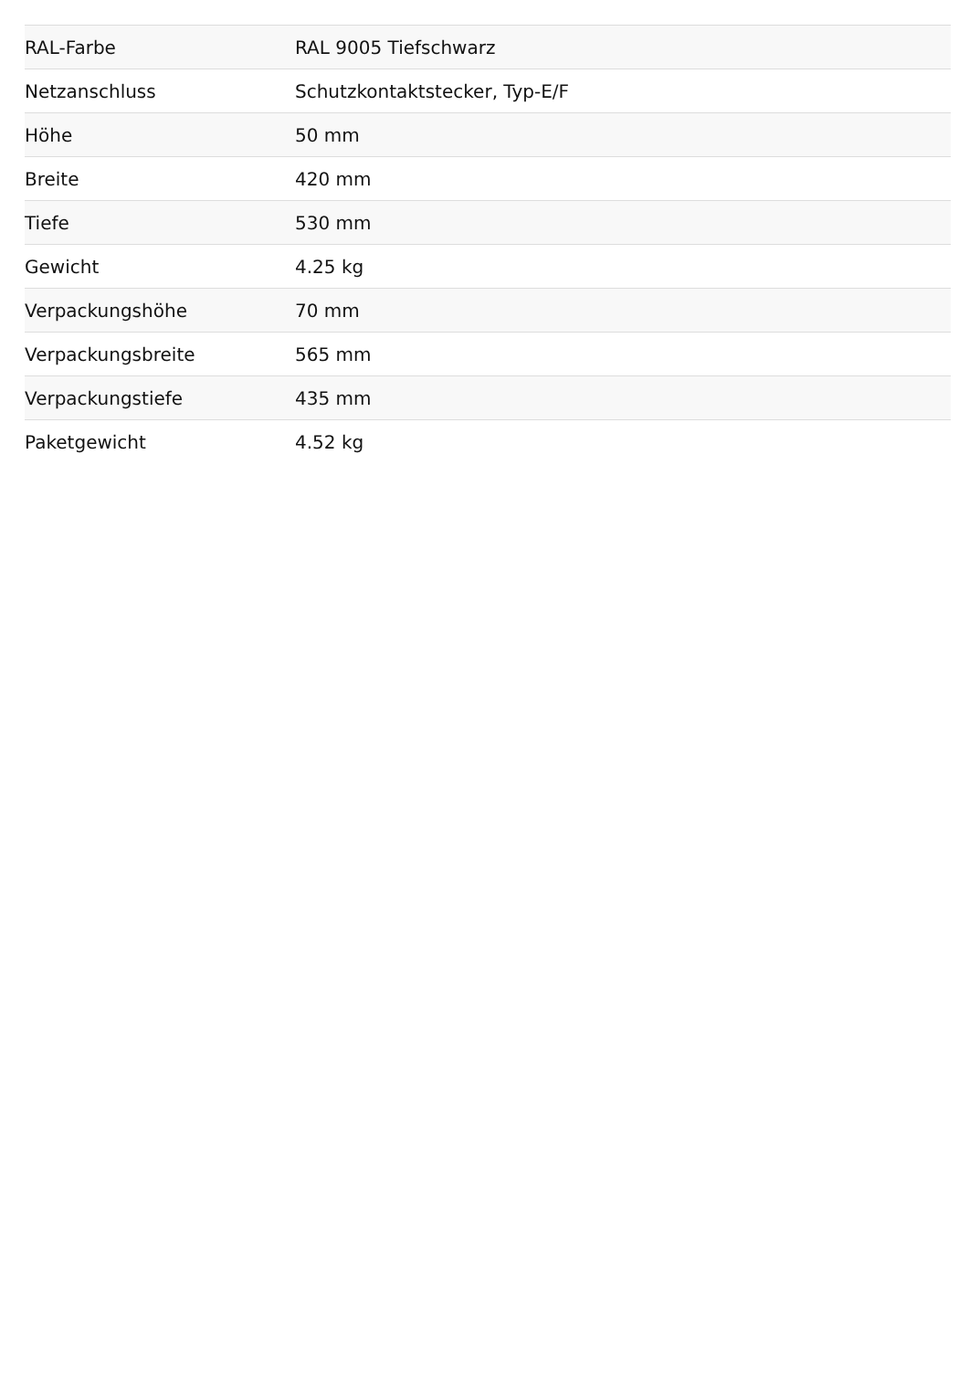| RAL-Farbe | RAL 9005 Tiefschwarz |
| Netzanschluss | Schutzkontaktstecker, Typ-E/F |
| Höhe | 50 mm |
| Breite | 420 mm |
| Tiefe | 530 mm |
| Gewicht | 4.25 kg |
| Verpackungshöhe | 70 mm |
| Verpackungsbreite | 565 mm |
| Verpackungstiefe | 435 mm |
| Paketgewicht | 4.52 kg |